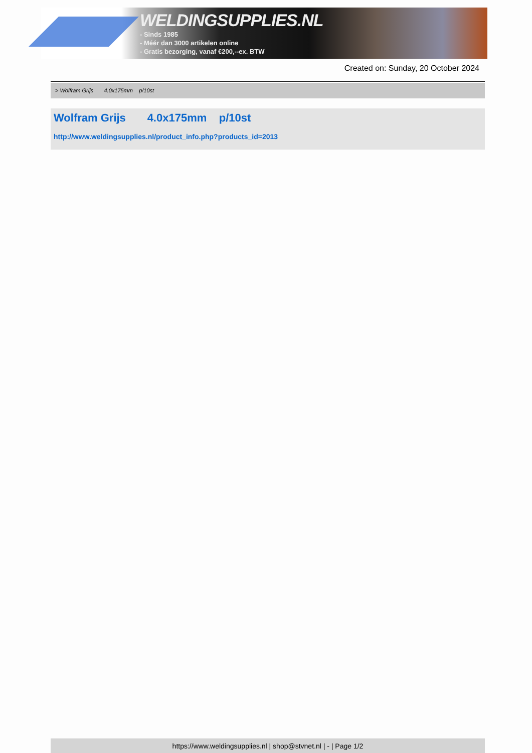WELDINGSUPPLIES.NL
- Sinds 1985
- Méér dan 3000 artikelen online
- Gratis bezorging, vanaf €200,--ex. BTW
Created on: Sunday, 20 October 2024
> Wolfram Grijs 4.0x175mm p/10st
Wolfram Grijs 4.0x175mm p/10st
http://www.weldingsupplies.nl/product_info.php?products_id=2013
https://www.weldingsupplies.nl | shop@stvnet.nl | - | Page 1/2